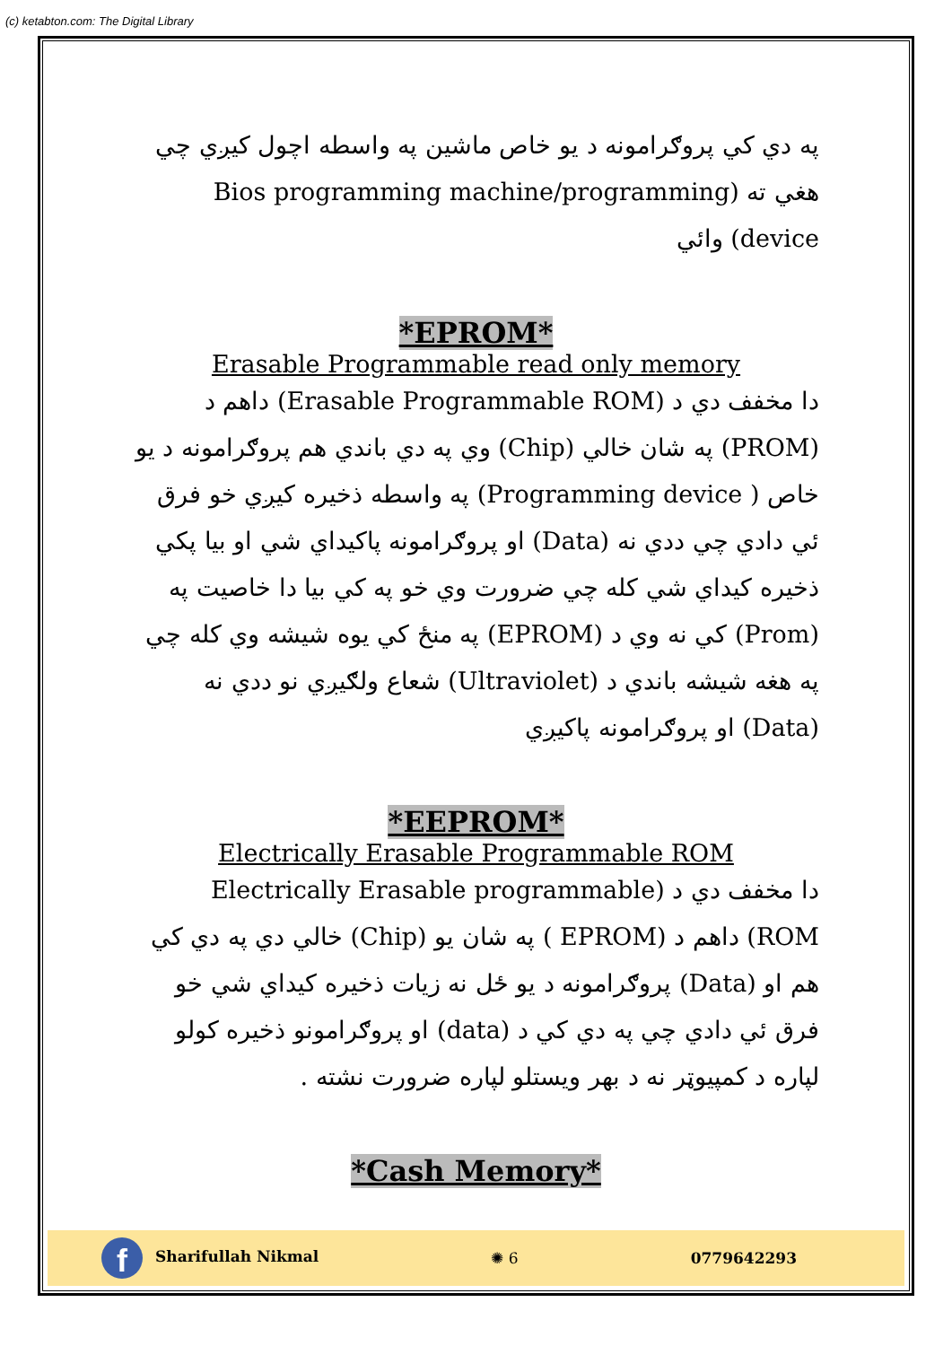(c) ketabton.com: The Digital Library
په دي کي پروګرامونه د يو خاص ماشين په واسطه اچول کيږي چي هغي ته (Bios programming machine/programming device) وائي
*EPROM*
Erasable Programmable read only memory
دا مخفف دي د (Erasable Programmable ROM) داهم د (PROM) په شان خالي (Chip) وي په دي باندي هم پروګرامونه د يو خاص ( Programming device) په واسطه ذخيره کيږي خو فرق ئي دادي چي ددي نه (Data) او پروګرامونه پاکيداي شي او بيا پکي ذخيره کيداي شي کله چي ضرورت وي خو په کي بيا دا خاصيت په (Prom) کي نه وي د (EPROM) په منځ کي يوه شيشه وي کله چي په هغه شيشه باندي د (Ultraviolet) شعاع ولګيږي نو ددي نه (Data) او پروګرامونه پاکيږي
*EEPROM*
Electrically Erasable Programmable ROM
دا مخفف دي د (Electrically Erasable programmable ROM) داهم د (EPROM ) په شان يو (Chip) خالي دي په دي کي هم او (Data) پروګرامونه د يو ځل نه زيات ذخيره کيداي شي خو فرق ئي دادي چي په دي کي د (data) او پروګرامونو ذخيره کولو لپاره د کمپيوټر نه د بهر ويستلو لپاره ضرورت نشته .
*Cash Memory*
f Sharifullah Nikmal ✺ 6 0779642293